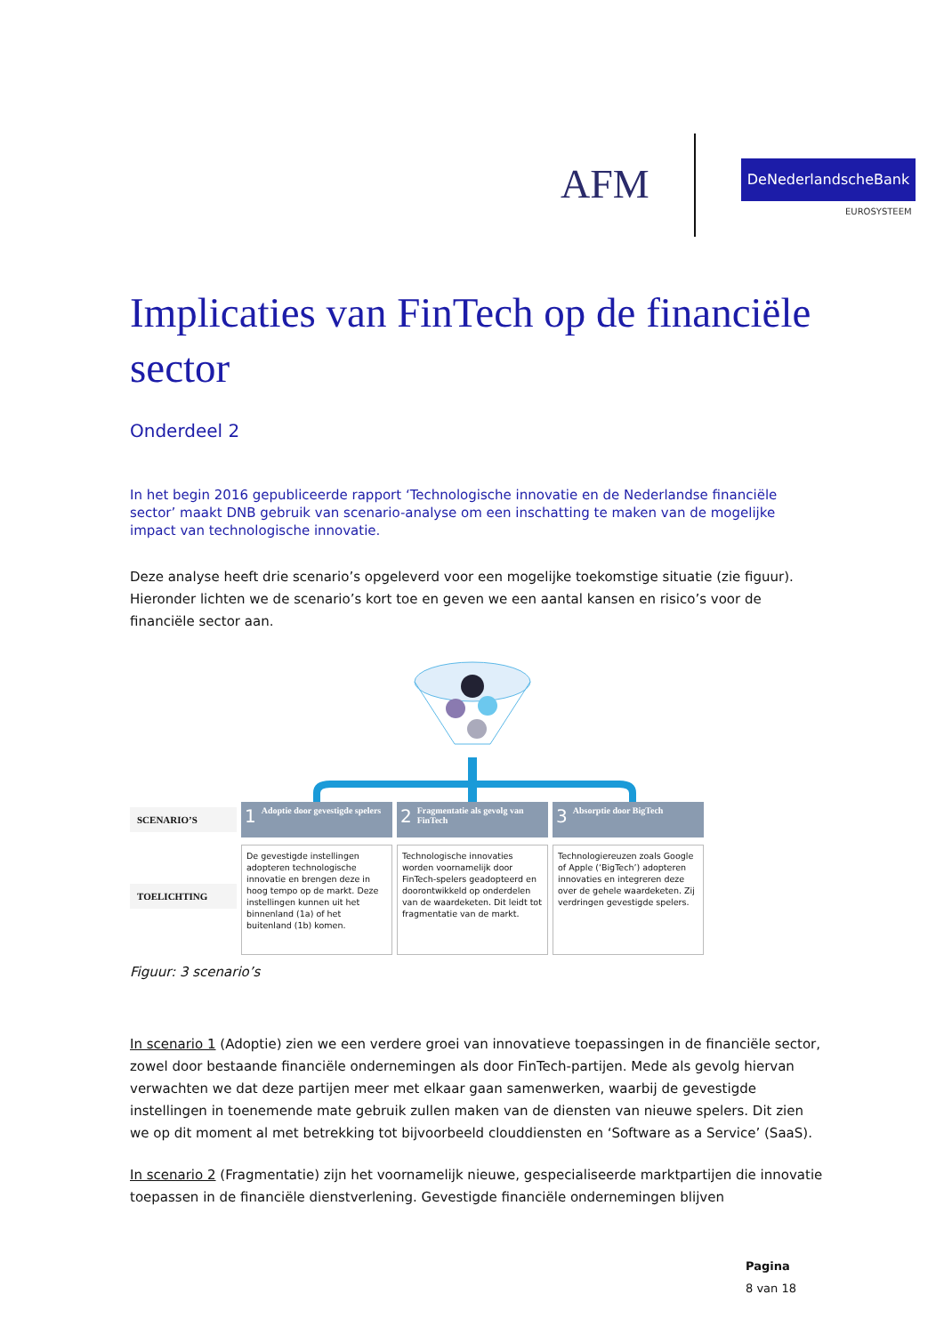AFM DeNederlandscheBank
EUROSYSTEEM
Implicaties van FinTech op de financiële sector
Onderdeel 2
In het begin 2016 gepubliceerde rapport ‘Technologische innovatie en de Nederlandse financiële sector’ maakt DNB gebruik van scenario-analyse om een inschatting te maken van de mogelijke impact van technologische innovatie.
Deze analyse heeft drie scenario’s opgeleverd voor een mogelijke toekomstige situatie (zie figuur). Hieronder lichten we de scenario’s kort toe en geven we een aantal kansen en risico’s voor de financiële sector aan.
SCENARIO’S
1 Adoptie door gevestigde spelers
2 Fragmentatie als gevolg van FinTech
3 Absorptie door BigTech
TOELICHTING
De gevestigde instellingen adopteren technologische innovatie en brengen deze in hoog tempo op de markt. Deze instellingen kunnen uit het binnenland (1a) of het buitenland (1b) komen.
Technologische innovaties worden voornamelijk door FinTech-spelers geadopteerd en doorontwikkeld op onderdelen van de waardeketen. Dit leidt tot fragmentatie van de markt.
Technologiereuzen zoals Google of Apple (‘BigTech’) adopteren innovaties en integreren deze over de gehele waardeketen. Zij verdringen gevestigde spelers.
Figuur: 3 scenario’s
In scenario 1 (Adoptie) zien we een verdere groei van innovatieve toepassingen in de financiële sector, zowel door bestaande financiële ondernemingen als door FinTech-partijen. Mede als gevolg hiervan verwachten we dat deze partijen meer met elkaar gaan samenwerken, waarbij de gevestigde instellingen in toenemende mate gebruik zullen maken van de diensten van nieuwe spelers. Dit zien we op dit moment al met betrekking tot bijvoorbeeld clouddiensten en ‘Software as a Service’ (SaaS).
In scenario 2 (Fragmentatie) zijn het voornamelijk nieuwe, gespecialiseerde marktpartijen die innovatie toepassen in de financiële dienstverlening. Gevestigde financiële ondernemingen blijven
Pagina
8 van 18